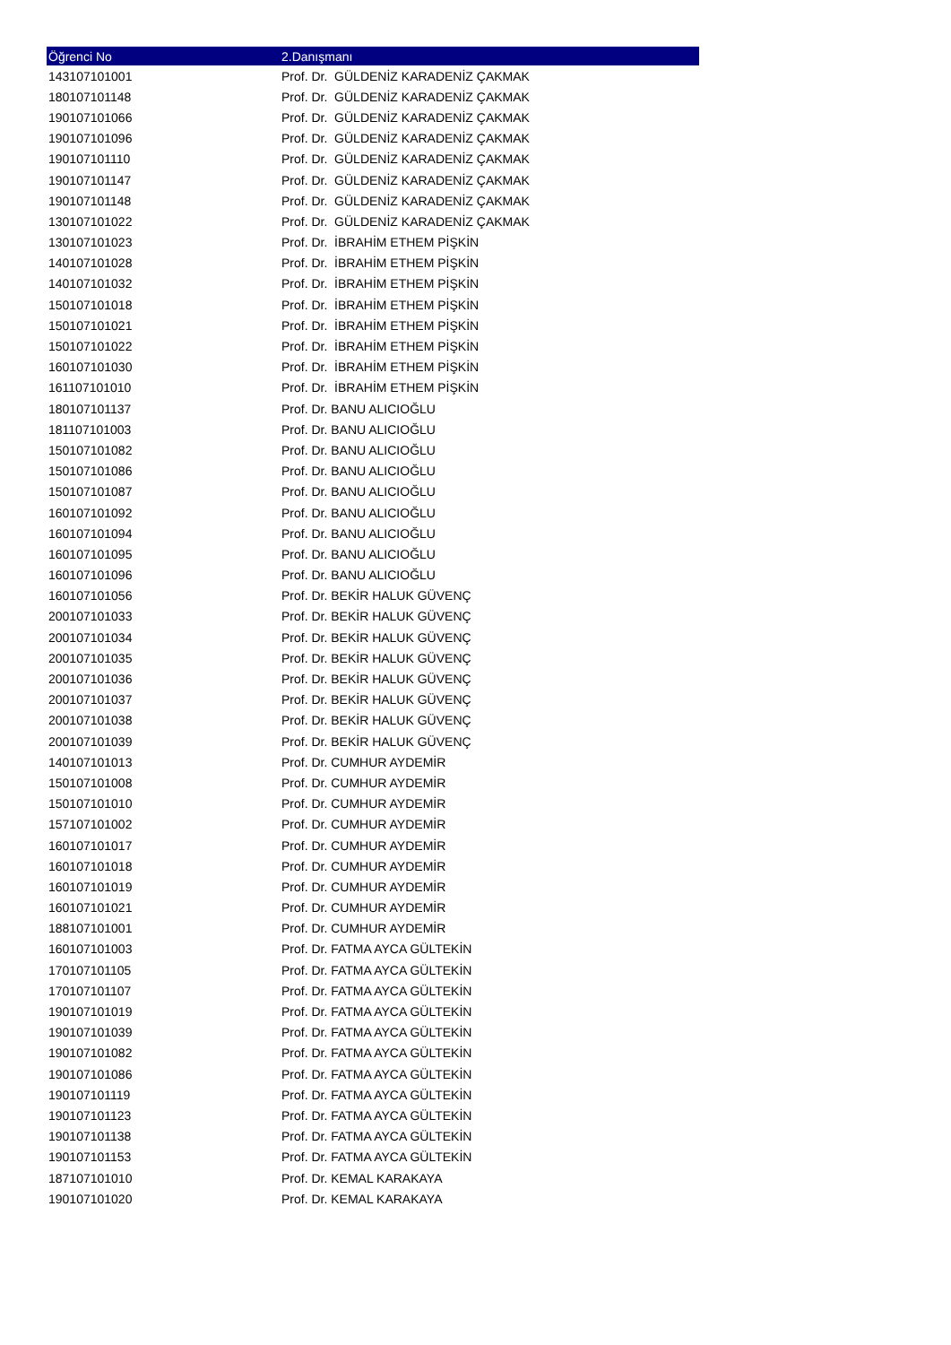| Öğrenci No | 2.Danışmanı |
| --- | --- |
| 143107101001 | Prof. Dr. GÜLDENİZ KARADENİZ ÇAKMAK |
| 180107101148 | Prof. Dr. GÜLDENİZ KARADENİZ ÇAKMAK |
| 190107101066 | Prof. Dr. GÜLDENİZ KARADENİZ ÇAKMAK |
| 190107101096 | Prof. Dr. GÜLDENİZ KARADENİZ ÇAKMAK |
| 190107101110 | Prof. Dr. GÜLDENİZ KARADENİZ ÇAKMAK |
| 190107101147 | Prof. Dr. GÜLDENİZ KARADENİZ ÇAKMAK |
| 190107101148 | Prof. Dr. GÜLDENİZ KARADENİZ ÇAKMAK |
| 130107101022 | Prof. Dr. GÜLDENİZ KARADENİZ ÇAKMAK |
| 130107101023 | Prof. Dr. İBRAHİM ETHEM PİŞKİN |
| 140107101028 | Prof. Dr. İBRAHİM ETHEM PİŞKİN |
| 140107101032 | Prof. Dr. İBRAHİM ETHEM PİŞKİN |
| 150107101018 | Prof. Dr. İBRAHİM ETHEM PİŞKİN |
| 150107101021 | Prof. Dr. İBRAHİM ETHEM PİŞKİN |
| 150107101022 | Prof. Dr. İBRAHİM ETHEM PİŞKİN |
| 160107101030 | Prof. Dr. İBRAHİM ETHEM PİŞKİN |
| 161107101010 | Prof. Dr. İBRAHİM ETHEM PİŞKİN |
| 180107101137 | Prof. Dr. BANU ALICIOĞLU |
| 181107101003 | Prof. Dr. BANU ALICIOĞLU |
| 150107101082 | Prof. Dr. BANU ALICIOĞLU |
| 150107101086 | Prof. Dr. BANU ALICIOĞLU |
| 150107101087 | Prof. Dr. BANU ALICIOĞLU |
| 160107101092 | Prof. Dr. BANU ALICIOĞLU |
| 160107101094 | Prof. Dr. BANU ALICIOĞLU |
| 160107101095 | Prof. Dr. BANU ALICIOĞLU |
| 160107101096 | Prof. Dr. BANU ALICIOĞLU |
| 160107101056 | Prof. Dr. BEKİR HALUK GÜVENÇ |
| 200107101033 | Prof. Dr. BEKİR HALUK GÜVENÇ |
| 200107101034 | Prof. Dr. BEKİR HALUK GÜVENÇ |
| 200107101035 | Prof. Dr. BEKİR HALUK GÜVENÇ |
| 200107101036 | Prof. Dr. BEKİR HALUK GÜVENÇ |
| 200107101037 | Prof. Dr. BEKİR HALUK GÜVENÇ |
| 200107101038 | Prof. Dr. BEKİR HALUK GÜVENÇ |
| 200107101039 | Prof. Dr. BEKİR HALUK GÜVENÇ |
| 140107101013 | Prof. Dr. CUMHUR AYDEMİR |
| 150107101008 | Prof. Dr. CUMHUR AYDEMİR |
| 150107101010 | Prof. Dr. CUMHUR AYDEMİR |
| 157107101002 | Prof. Dr. CUMHUR AYDEMİR |
| 160107101017 | Prof. Dr. CUMHUR AYDEMİR |
| 160107101018 | Prof. Dr. CUMHUR AYDEMİR |
| 160107101019 | Prof. Dr. CUMHUR AYDEMİR |
| 160107101021 | Prof. Dr. CUMHUR AYDEMİR |
| 188107101001 | Prof. Dr. CUMHUR AYDEMİR |
| 160107101003 | Prof. Dr. FATMA AYCA GÜLTEKİN |
| 170107101105 | Prof. Dr. FATMA AYCA GÜLTEKİN |
| 170107101107 | Prof. Dr. FATMA AYCA GÜLTEKİN |
| 190107101019 | Prof. Dr. FATMA AYCA GÜLTEKİN |
| 190107101039 | Prof. Dr. FATMA AYCA GÜLTEKİN |
| 190107101082 | Prof. Dr. FATMA AYCA GÜLTEKİN |
| 190107101086 | Prof. Dr. FATMA AYCA GÜLTEKİN |
| 190107101119 | Prof. Dr. FATMA AYCA GÜLTEKİN |
| 190107101123 | Prof. Dr. FATMA AYCA GÜLTEKİN |
| 190107101138 | Prof. Dr. FATMA AYCA GÜLTEKİN |
| 190107101153 | Prof. Dr. FATMA AYCA GÜLTEKİN |
| 187107101010 | Prof. Dr. KEMAL KARAKAYA |
| 190107101020 | Prof. Dr. KEMAL KARAKAYA |